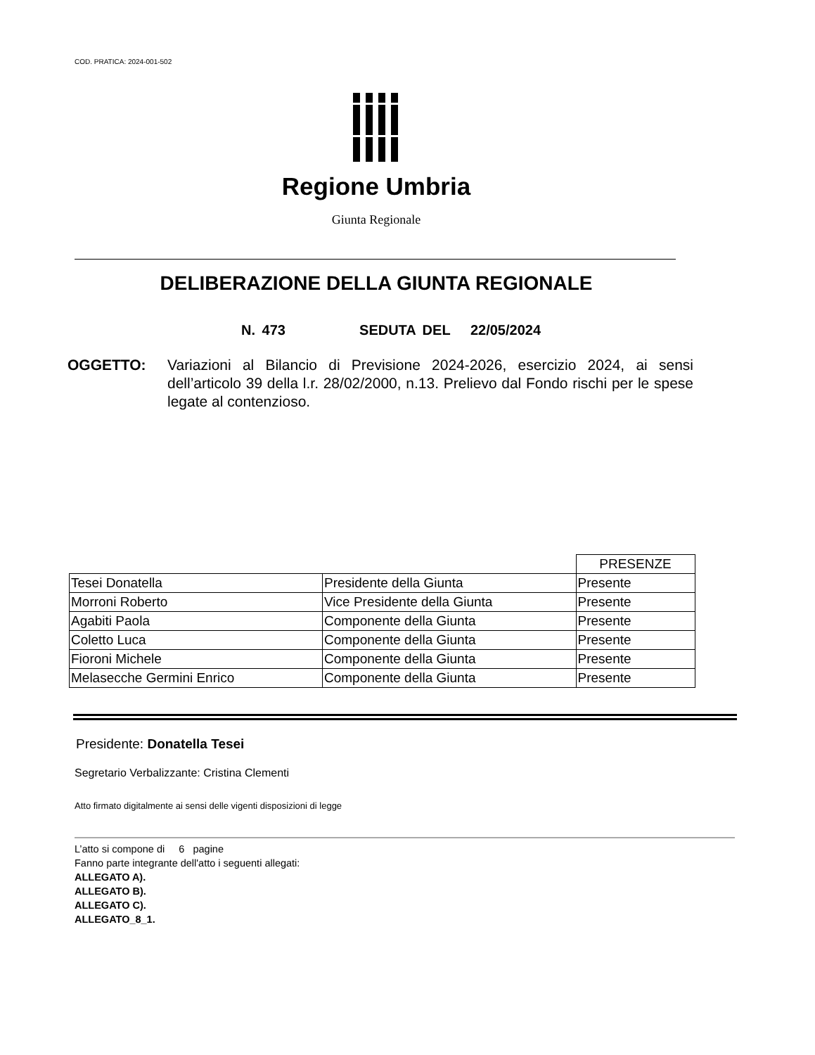COD. PRATICA: 2024-001-502
Regione Umbria
Giunta Regionale
DELIBERAZIONE DELLA GIUNTA REGIONALE
N. 473 SEDUTA DEL 22/05/2024
OGGETTO: Variazioni al Bilancio di Previsione 2024-2026, esercizio 2024, ai sensi dell’articolo 39 della l.r. 28/02/2000, n.13. Prelievo dal Fondo rischi per le spese legate al contenzioso.
| | | PRESENZE |
| --- | --- | --- |
| Tesei Donatella | Presidente della Giunta | Presente |
| Morroni Roberto | Vice Presidente della Giunta | Presente |
| Agabiti Paola | Componente della Giunta | Presente |
| Coletto Luca | Componente della Giunta | Presente |
| Fioroni Michele | Componente della Giunta | Presente |
| Melasecche Germini Enrico | Componente della Giunta | Presente |
Presidente: Donatella Tesei
Segretario Verbalizzante: Cristina Clementi
Atto firmato digitalmente ai sensi delle vigenti disposizioni di legge
L’atto si compone di 6 pagine
Fanno parte integrante dell'atto i seguenti allegati:
ALLEGATO A).
ALLEGATO B).
ALLEGATO C).
ALLEGATO_8_1.